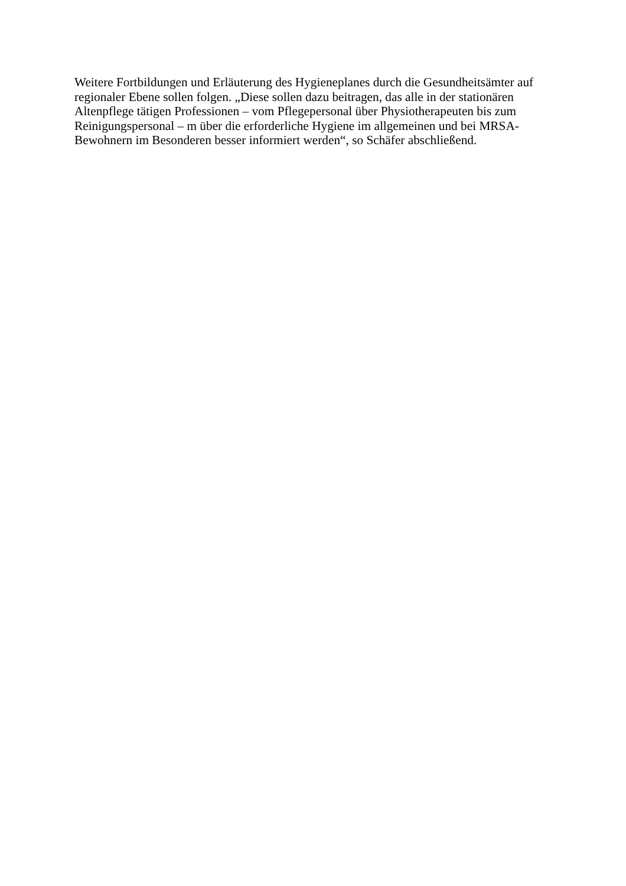Weitere Fortbildungen und Erläuterung des Hygieneplanes durch die Gesundheitsämter auf
regionaler Ebene sollen folgen. „Diese sollen dazu beitragen, das alle in der stationären
Altenpflege tätigen Professionen – vom Pflegepersonal über Physiotherapeuten bis zum
Reinigungspersonal – m über die erforderliche Hygiene im allgemeinen und bei MRSA-
Bewohnern im Besonderen besser informiert werden“, so Schäfer abschließend.